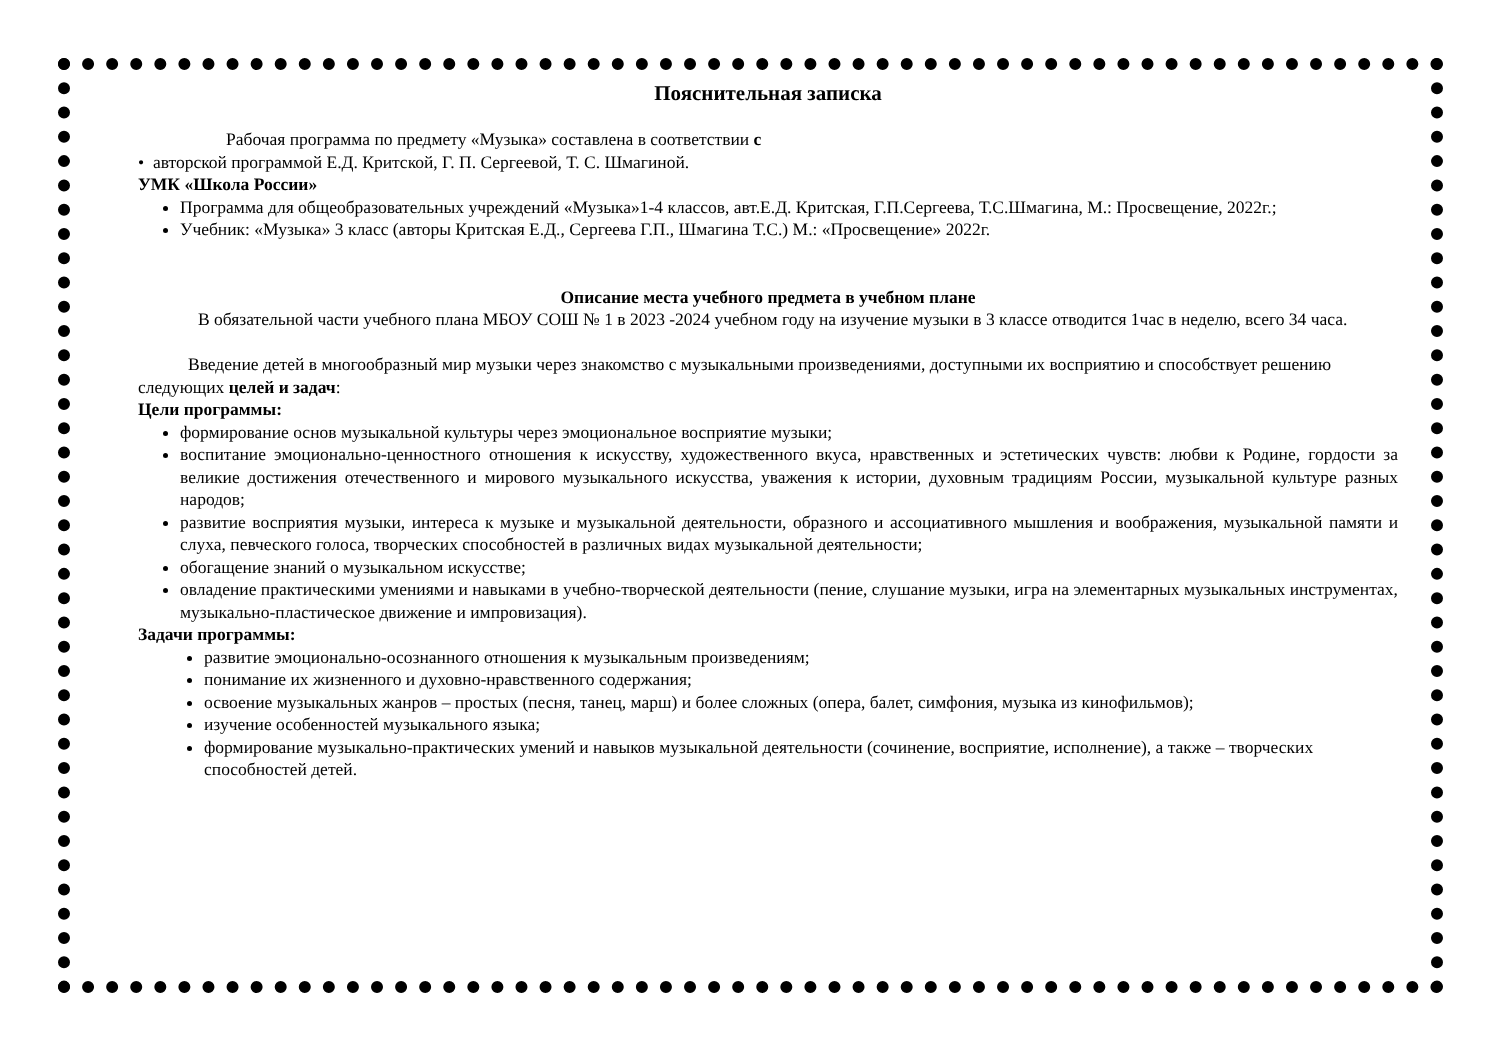Пояснительная записка
Рабочая программа по предмету «Музыка» составлена в соответствии с
• авторской программой Е.Д. Критской, Г. П. Сергеевой, Т. С. Шмагиной.
УМК «Школа России»
Программа для общеобразовательных учреждений «Музыка»1-4 классов, авт.Е.Д. Критская, Г.П.Сергеева, Т.С.Шмагина, М.: Просвещение, 2022г.;
Учебник: «Музыка» 3 класс (авторы Критская Е.Д., Сергеева Г.П., Шмагина Т.С.) М.: «Просвещение» 2022г.
Описание места учебного предмета в учебном плане
В обязательной части учебного плана МБОУ СОШ № 1 в 2023 -2024 учебном году на изучение музыки в 3 классе отводится 1час в неделю, всего 34 часа.
Введение детей в многообразный мир музыки через знакомство с музыкальными произведениями, доступными их восприятию и способствует решению следующих целей и задач:
Цели программы:
формирование основ музыкальной культуры через эмоциональное восприятие музыки;
воспитание эмоционально-ценностного отношения к искусству, художественного вкуса, нравственных и эстетических чувств: любви к Родине, гордости за великие достижения отечественного и мирового музыкального искусства, уважения к истории, духовным традициям России, музыкальной культуре разных народов;
развитие восприятия музыки, интереса к музыке и музыкальной деятельности, образного и ассоциативного мышления и воображения, музыкальной памяти и слуха, певческого голоса, творческих способностей в различных видах музыкальной деятельности;
обогащение знаний о музыкальном искусстве;
овладение практическими умениями и навыками в учебно-творческой деятельности (пение, слушание музыки, игра на элементарных музыкальных инструментах, музыкально-пластическое движение и импровизация).
Задачи программы:
развитие эмоционально-осознанного отношения к музыкальным произведениям;
понимание их жизненного и духовно-нравственного содержания;
освоение музыкальных жанров – простых (песня, танец, марш) и более сложных (опера, балет, симфония, музыка из кинофильмов);
изучение особенностей музыкального языка;
формирование музыкально-практических умений и навыков музыкальной деятельности (сочинение, восприятие, исполнение), а также – творческих способностей детей.